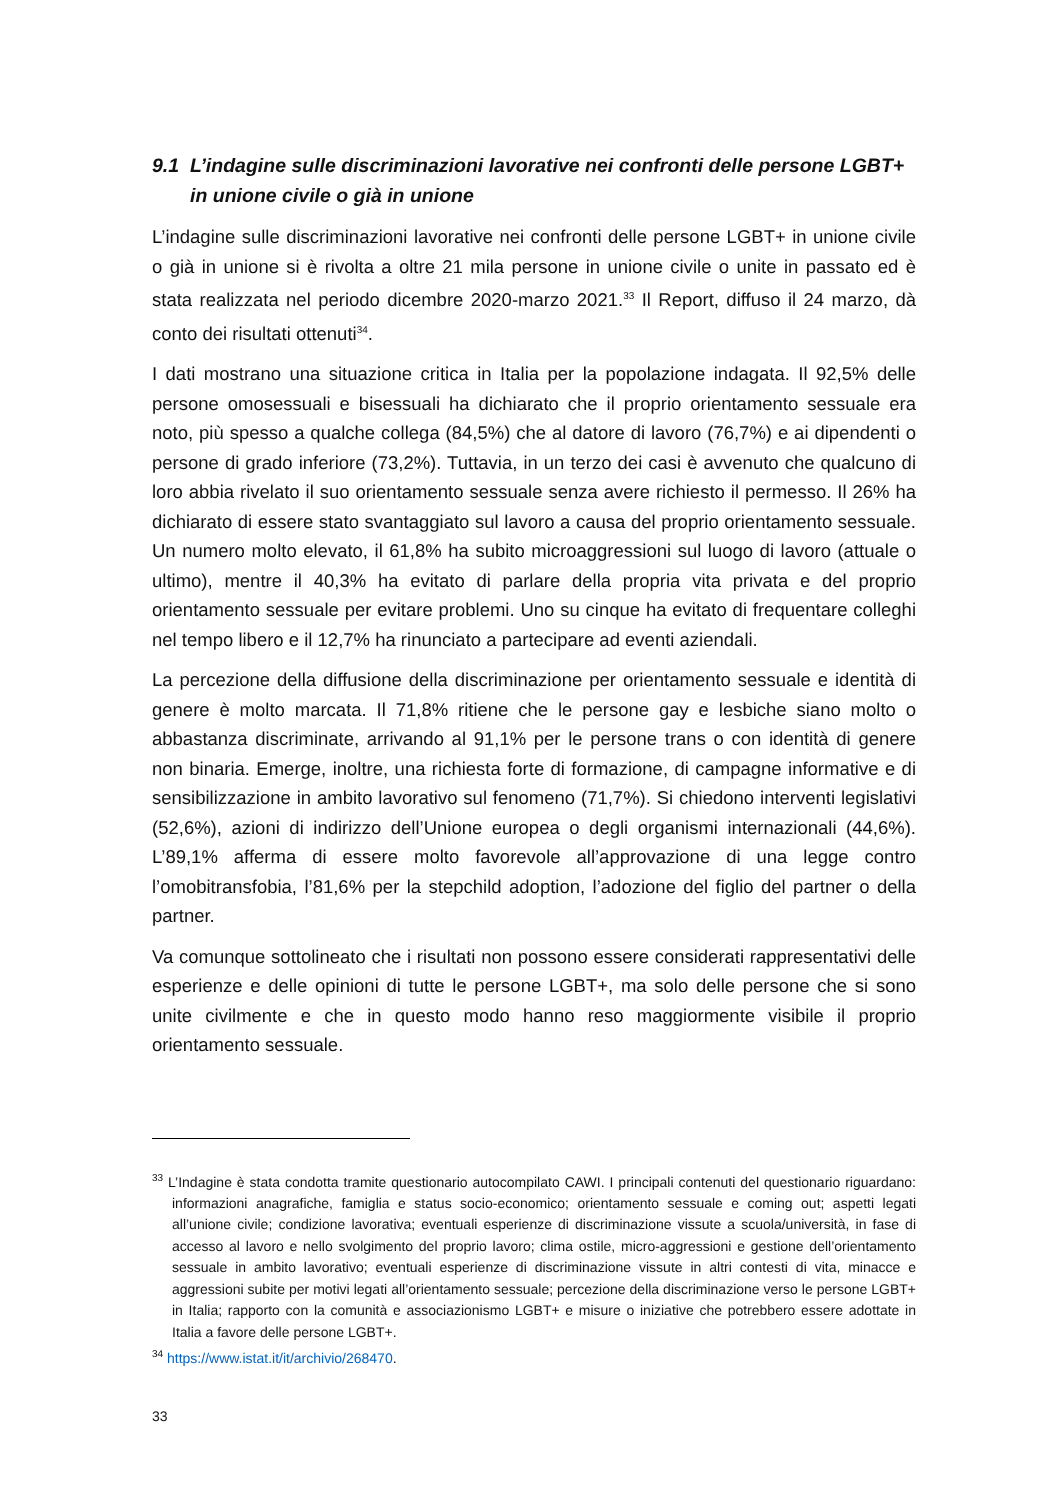9.1 L’indagine sulle discriminazioni lavorative nei confronti delle persone LGBT+ in unione civile o già in unione
L’indagine sulle discriminazioni lavorative nei confronti delle persone LGBT+ in unione civile o già in unione si è rivolta a oltre 21 mila persone in unione civile o unite in passato ed è stata realizzata nel periodo dicembre 2020-marzo 2021.<sup>33</sup> Il Report, diffuso il 24 marzo, dà conto dei risultati ottenuti<sup>34</sup>.
I dati mostrano una situazione critica in Italia per la popolazione indagata. Il 92,5% delle persone omosessuali e bisessuali ha dichiarato che il proprio orientamento sessuale era noto, più spesso a qualche collega (84,5%) che al datore di lavoro (76,7%) e ai dipendenti o persone di grado inferiore (73,2%). Tuttavia, in un terzo dei casi è avvenuto che qualcuno di loro abbia rivelato il suo orientamento sessuale senza avere richiesto il permesso. Il 26% ha dichiarato di essere stato svantaggiato sul lavoro a causa del proprio orientamento sessuale. Un numero molto elevato, il 61,8% ha subito microaggressioni sul luogo di lavoro (attuale o ultimo), mentre il 40,3% ha evitato di parlare della propria vita privata e del proprio orientamento sessuale per evitare problemi. Uno su cinque ha evitato di frequentare colleghi nel tempo libero e il 12,7% ha rinunciato a partecipare ad eventi aziendali.
La percezione della diffusione della discriminazione per orientamento sessuale e identità di genere è molto marcata. Il 71,8% ritiene che le persone gay e lesbiche siano molto o abbastanza discriminate, arrivando al 91,1% per le persone trans o con identità di genere non binaria. Emerge, inoltre, una richiesta forte di formazione, di campagne informative e di sensibilizzazione in ambito lavorativo sul fenomeno (71,7%). Si chiedono interventi legislativi (52,6%), azioni di indirizzo dell’Unione europea o degli organismi internazionali (44,6%). L’89,1% afferma di essere molto favorevole all’approvazione di una legge contro l’omobitransfobia, l’81,6% per la stepchild adoption, l’adozione del figlio del partner o della partner.
Va comunque sottolineato che i risultati non possono essere considerati rappresentativi delle esperienze e delle opinioni di tutte le persone LGBT+, ma solo delle persone che si sono unite civilmente e che in questo modo hanno reso maggiormente visibile il proprio orientamento sessuale.
<sup>33</sup> L’Indagine è stata condotta tramite questionario autocompilato CAWI. I principali contenuti del questionario riguardano: informazioni anagrafiche, famiglia e status socio-economico; orientamento sessuale e coming out; aspetti legati all’unione civile; condizione lavorativa; eventuali esperienze di discriminazione vissute a scuola/università, in fase di accesso al lavoro e nello svolgimento del proprio lavoro; clima ostile, micro-aggressioni e gestione dell’orientamento sessuale in ambito lavorativo; eventuali esperienze di discriminazione vissute in altri contesti di vita, minacce e aggressioni subite per motivi legati all’orientamento sessuale; percezione della discriminazione verso le persone LGBT+ in Italia; rapporto con la comunità e associazionismo LGBT+ e misure o iniziative che potrebbero essere adottate in Italia a favore delle persone LGBT+.
<sup>34</sup> https://www.istat.it/it/archivio/268470.
33